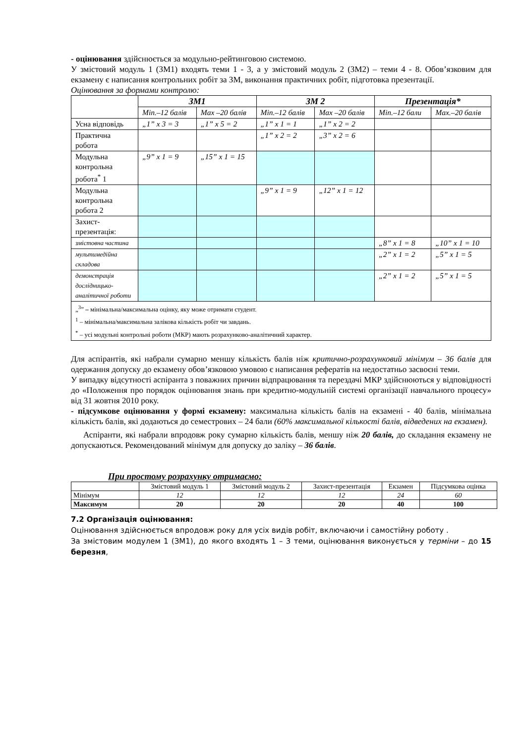- оцінювання здійснюється за модульно-рейтинговою системою.
У змістовий модуль 1 (ЗМ1) входять теми 1 - 3, а у змістовий модуль 2 (ЗМ2) – теми 4 - 8. Обов’язковим для екзамену є написання контрольних робіт за ЗМ, виконання практичних робіт, підготовка презентації.
Оцінювання за формами контролю:
| | ЗМ1 | | ЗМ 2 | | Презентація* | |
| | Min.–12 балів | Max –20 балів | Min.–12 балів | Max –20 балів | Min.–12 бали | Max.–20 балів |
| Усна відповідь | „1” x 3 = 3 | „1” x 5 = 2 | „1” x 1 = 1 | „1” x 2 = 2 | | |
| Практична робота | | | „1” x 2 = 2 | „3” x 2 = 6 | | |
| Модульна контрольна робота<sup>*</sup> 1 | „9” x 1 = 9 | „15” x 1 = 15 | | | | |
| Модульна контрольна робота 2 | | | „9” x 1 = 9 | „12” x 1 = 12 | | |
| Захист-презентація: | | | | | | |
| змістовна частина | | | | | „8” x 1 = 8 | „10” x 1 = 10 |
| мультимедійна складова | | | | | „2” x 1 = 2 | „5” x 1 = 5 |
| демонстрація дослідницько-аналітичної роботи | | | | | „2” x 1 = 2 | „5” x 1 = 5 |
| „<sup>3</sup>” – мінімальна/максимальна оцінку, яку може отримати студент. <sup>1</sup> – мінімальна/максимальна залікова кількість робіт чи завдань. <sup>*</sup> – усі модульні контрольні роботи (МКР) мають розрахунково-аналітичний характер. | | | | | | |
Для аспірантів, які набрали сумарно меншу кількість балів ніж критично-розрахунковий мінімум – 36 балів для одержання допуску до екзамену обов’язковою умовою є написання рефератів на недостатньо засвоєні теми.
У випадку відсутності аспіранта з поважних причин відпрацювання та перездачі МКР здійснюються у відповідності до «Положення про порядок оцінювання знань при кредитно-модульній системі організації навчального процесу» від 31 жовтня 2010 року.
- підсумкове оцінювання у формі екзамену: максимальна кількість балів на екзамені - 40 балів, мінімальна кількість балів, які додаються до семестрових – 24 бали (60% максимальної кількості балів, відведених на екзамен).
Аспіранти, які набрали впродовж року сумарно кількість балів, меншу ніж 20 балів, до складання екзамену не допускаються. Рекомендований мінімум для допуску до заліку – 36 балів.
При простому розрахунку отримаємо:
| | Змістовий модуль 1 | Змістовий модуль 2 | Захист-презентація | Екзамен | Підсумкова оцінка |
| Мінімум | 12 | 12 | 12 | 24 | 60 |
| Максимум | 20 | 20 | 20 | 40 | 100 |
7.2 Організація оцінювання:
Оцінювання здійснюється впродовж року для усіх видів робіт, включаючи і самостійну роботу .
За змістовим модулем 1 (ЗМ1), до якого входять 1 – 3 теми, оцінювання виконується у терміни – до 15 березня,